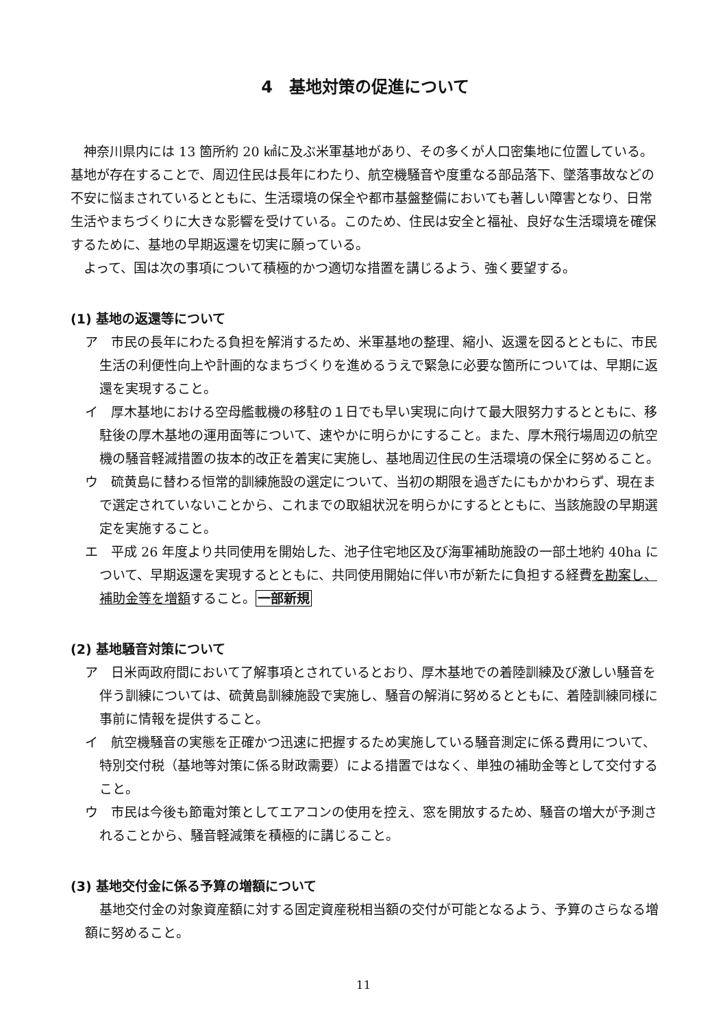4　基地対策の促進について
神奈川県内には 13 箇所約 20 ㎢に及ぶ米軍基地があり、その多くが人口密集地に位置している。基地が存在することで、周辺住民は長年にわたり、航空機騒音や度重なる部品落下、墜落事故などの不安に悩まされているとともに、生活環境の保全や都市基盤整備においても著しい障害となり、日常生活やまちづくりに大きな影響を受けている。このため、住民は安全と福祉、良好な生活環境を確保するために、基地の早期返還を切実に願っている。
よって、国は次の事項について積極的かつ適切な措置を講じるよう、強く要望する。
(1) 基地の返還等について
ア　市民の長年にわたる負担を解消するため、米軍基地の整理、縮小、返還を図るとともに、市民生活の利便性向上や計画的なまちづくりを進めるうえで緊急に必要な箇所については、早期に返還を実現すること。
イ　厚木基地における空母艦載機の移駐の１日でも早い実現に向けて最大限努力するとともに、移駐後の厚木基地の運用面等について、速やかに明らかにすること。また、厚木飛行場周辺の航空機の騒音軽減措置の抜本的改正を着実に実施し、基地周辺住民の生活環境の保全に努めること。
ウ　硫黄島に替わる恒常的訓練施設の選定について、当初の期限を過ぎたにもかかわらず、現在まで選定されていないことから、これまでの取組状況を明らかにするとともに、当該施設の早期選定を実施すること。
エ　平成 26 年度より共同使用を開始した、池子住宅地区及び海軍補助施設の一部土地約 40ha について、早期返還を実現するとともに、共同使用開始に伴い市が新たに負担する経費を勘案し、補助金等を増額すること。一部新規
(2) 基地騒音対策について
ア　日米両政府間において了解事項とされているとおり、厚木基地での着陸訓練及び激しい騒音を伴う訓練については、硫黄島訓練施設で実施し、騒音の解消に努めるとともに、着陸訓練同様に事前に情報を提供すること。
イ　航空機騒音の実態を正確かつ迅速に把握するため実施している騒音測定に係る費用について、特別交付税（基地等対策に係る財政需要）による措置ではなく、単独の補助金等として交付すること。
ウ　市民は今後も節電対策としてエアコンの使用を控え、窓を開放するため、騒音の増大が予測されることから、騒音軽減策を積極的に講じること。
(3) 基地交付金に係る予算の増額について
基地交付金の対象資産額に対する固定資産税相当額の交付が可能となるよう、予算のさらなる増額に努めること。
11